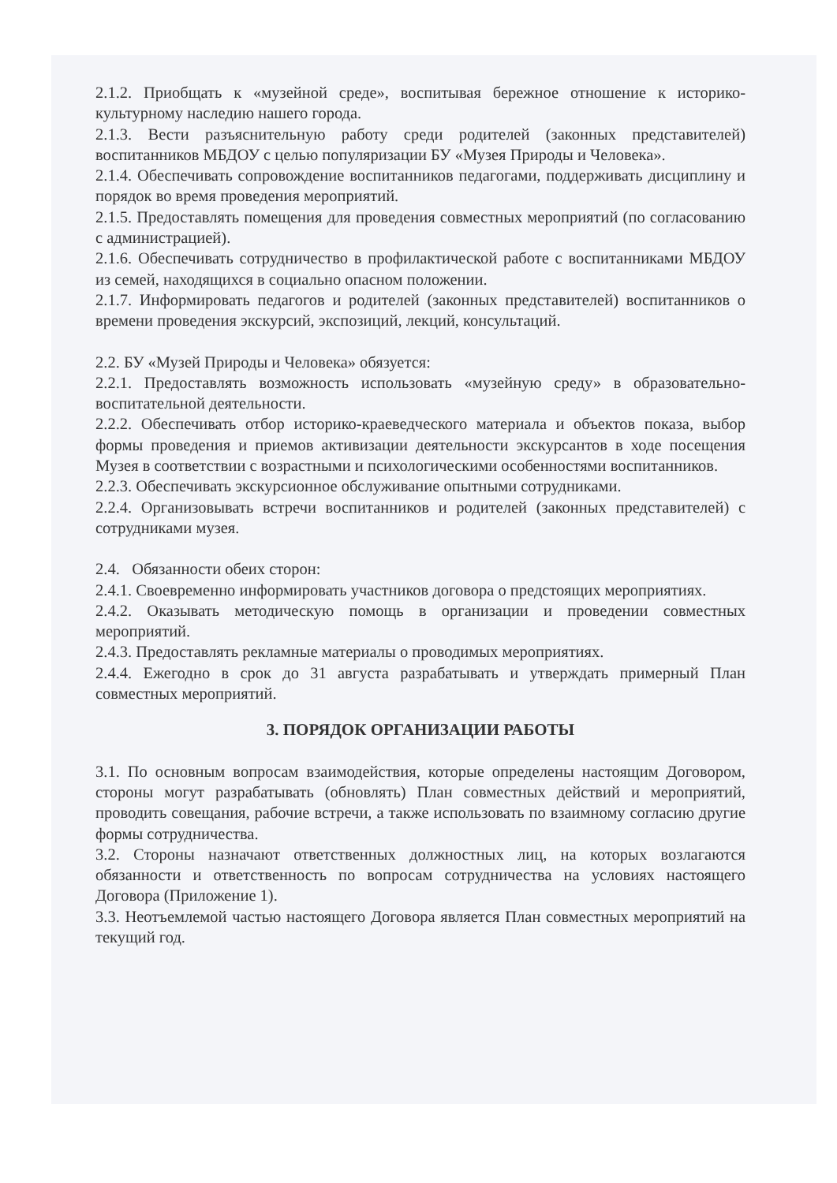2.1.2. Приобщать к «музейной среде», воспитывая бережное отношение к историко-культурному наследию нашего города.
2.1.3. Вести разъяснительную работу среди родителей (законных представителей) воспитанников МБДОУ с целью популяризации БУ «Музея Природы и Человека».
2.1.4. Обеспечивать сопровождение воспитанников педагогами, поддерживать дисциплину и порядок во время проведения мероприятий.
2.1.5. Предоставлять помещения для проведения совместных мероприятий (по согласованию с администрацией).
2.1.6. Обеспечивать сотрудничество в профилактической работе с воспитанниками МБДОУ из семей, находящихся в социально опасном положении.
2.1.7. Информировать педагогов и родителей (законных представителей) воспитанников о времени проведения экскурсий, экспозиций, лекций, консультаций.
2.2. БУ «Музей Природы и Человека» обязуется:
2.2.1. Предоставлять возможность использовать «музейную среду» в образовательно-воспитательной деятельности.
2.2.2. Обеспечивать отбор историко-краеведческого материала и объектов показа, выбор формы проведения и приемов активизации деятельности экскурсантов в ходе посещения Музея в соответствии с возрастными и психологическими особенностями воспитанников.
2.2.3. Обеспечивать экскурсионное обслуживание опытными сотрудниками.
2.2.4. Организовывать встречи воспитанников и родителей (законных представителей) с сотрудниками музея.
2.4. Обязанности обеих сторон:
2.4.1. Своевременно информировать участников договора о предстоящих мероприятиях.
2.4.2. Оказывать методическую помощь в организации и проведении совместных мероприятий.
2.4.3. Предоставлять рекламные материалы о проводимых мероприятиях.
2.4.4. Ежегодно в срок до 31 августа разрабатывать и утверждать примерный План совместных мероприятий.
3. ПОРЯДОК ОРГАНИЗАЦИИ РАБОТЫ
3.1. По основным вопросам взаимодействия, которые определены настоящим Договором, стороны могут разрабатывать (обновлять) План совместных действий и мероприятий, проводить совещания, рабочие встречи, а также использовать по взаимному согласию другие формы сотрудничества.
3.2. Стороны назначают ответственных должностных лиц, на которых возлагаются обязанности и ответственность по вопросам сотрудничества на условиях настоящего Договора (Приложение 1).
3.3. Неотъемлемой частью настоящего Договора является План совместных мероприятий на текущий год.